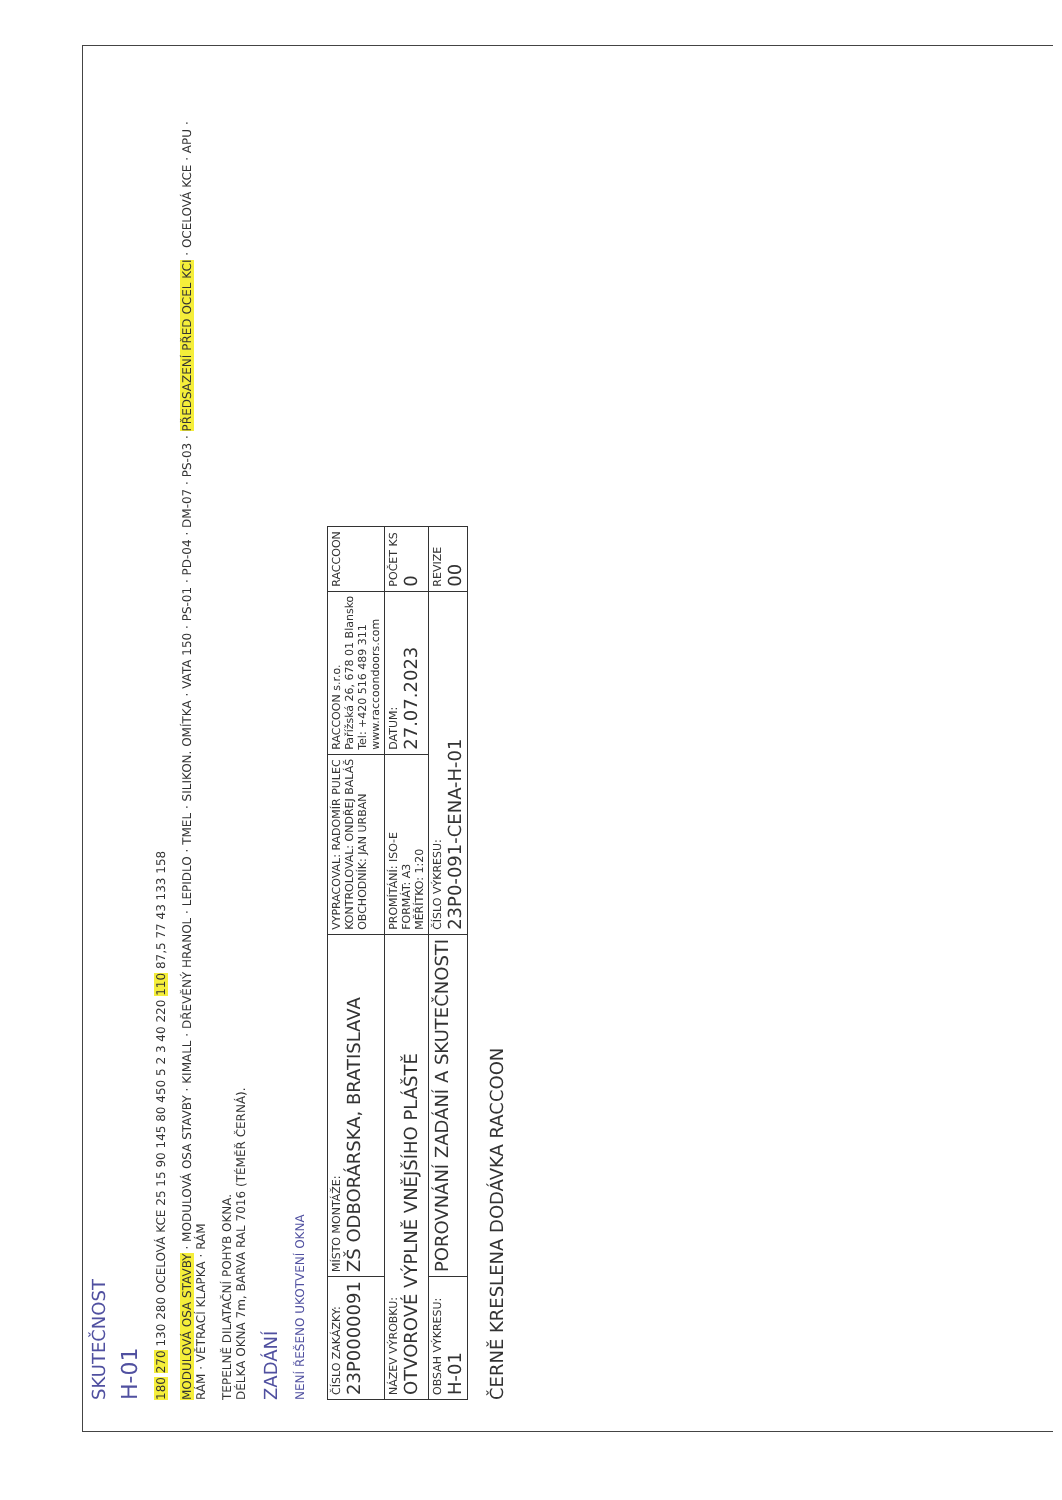SKUTEČNOST
H-01
180 270 130 280 OCELOVÁ KCE 25 15 90 145 80 450 5 2 3 40 220 110 87,5 77 43 133 158
MODULOVÁ OSA STAVBY · MODULOVÁ OSA STAVBY · KIMALL · DŘEVĚNÝ HRANOL · LEPIDLO · TMEL · SILIKON. OMÍTKA · VATA 150 · PS-01 · PD-04 · DM-07 · PS-03 · PŘEDSAZENÍ PŘED OCEL KCI · OCELOVÁ KCE · APU · RÁM · VĚTRACÍ KLAPKA · RÁM
TEPELNĚ DILATAČNÍ POHYB OKNA.
DÉLKA OKNA 7m, BARVA RAL 7016 (TÉMĚŘ ČERNÁ).
ZADÁNÍ
NENÍ ŘEŠENO UKOTVENÍ OKNA
| ČÍSLO ZAKÁZKY: 23P0000091 | MÍSTO MONTÁŽE: ZŠ ODBORÁRSKA, BRATISLAVA | VYPRACOVAL: RADOMÍR PULEC KONTROLOVAL: ONDŘEJ BALÁŠ OBCHODNÍK: JAN URBAN | RACCOON s.r.o. Pařížská 26, 678 01 Blansko Tel: +420 516 489 311 www.raccoondoors.com | RACCOON |
| NÁZEV VÝROBKU: OTVOROVÉ VÝPLNĚ VNĚJŠÍHO PLÁŠTĚ | | PROMÍTÁNÍ: ISO-E FORMÁT: A3 MĚŘÍTKO: 1:20 | DATUM: 27.07.2023 | POČET KS 0 |
| OBSAH VÝKRESU: H-01 | POROVNÁNÍ ZADÁNÍ A SKUTEČNOSTI | ČÍSLO VÝKRESU: 23P0-091-CENA-H-01 | | REVIZE 00 |
ČERNĚ KRESLENA DODÁVKA RACCOON